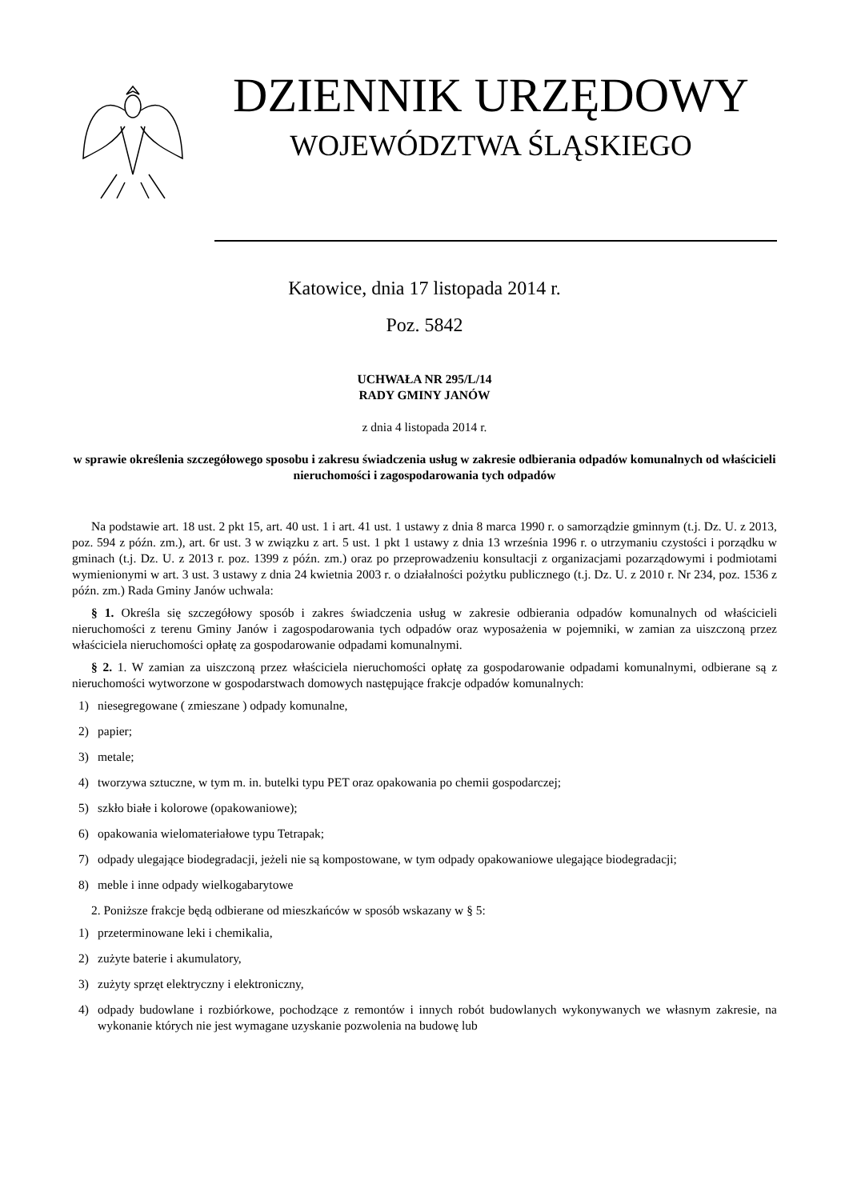DZIENNIK URZĘDOWY
WOJEWÓDZTWA ŚLĄSKIEGO
Katowice, dnia 17 listopada 2014 r.
Poz. 5842
UCHWAŁA NR 295/L/14
RADY GMINY JANÓW
z dnia 4 listopada 2014 r.
w sprawie określenia szczegółowego sposobu i zakresu świadczenia usług w zakresie odbierania odpadów komunalnych od właścicieli nieruchomości i zagospodarowania tych odpadów
Na podstawie art. 18 ust. 2 pkt 15, art. 40 ust. 1 i art. 41 ust. 1 ustawy z dnia 8 marca 1990 r. o samorządzie gminnym (t.j. Dz. U. z 2013, poz. 594 z późn. zm.), art. 6r ust. 3 w związku z art. 5 ust. 1 pkt 1 ustawy z dnia 13 września 1996 r. o utrzymaniu czystości i porządku w gminach (t.j. Dz. U. z 2013 r. poz. 1399 z późn. zm.) oraz po przeprowadzeniu konsultacji z organizacjami pozarządowymi i podmiotami wymienionymi w art. 3 ust. 3 ustawy z dnia 24 kwietnia 2003 r. o działalności pożytku publicznego (t.j. Dz. U. z 2010 r. Nr 234, poz. 1536 z późn. zm.) Rada Gminy Janów uchwala:
§ 1. Określa się szczegółowy sposób i zakres świadczenia usług w zakresie odbierania odpadów komunalnych od właścicieli nieruchomości z terenu Gminy Janów i zagospodarowania tych odpadów oraz wyposażenia w pojemniki, w zamian za uiszczoną przez właściciela nieruchomości opłatę za gospodarowanie odpadami komunalnymi.
§ 2. 1. W zamian za uiszczoną przez właściciela nieruchomości opłatę za gospodarowanie odpadami komunalnymi, odbierane są z nieruchomości wytworzone w gospodarstwach domowych następujące frakcje odpadów komunalnych:
1) niesegregowane ( zmieszane ) odpady komunalne,
2) papier;
3) metale;
4) tworzywa sztuczne, w tym m. in. butelki typu PET oraz opakowania po chemii gospodarczej;
5) szkło białe i kolorowe (opakowaniowe);
6) opakowania wielomateriałowe typu Tetrapak;
7) odpady ulegające biodegradacji, jeżeli nie są kompostowane, w tym odpady opakowaniowe ulegające biodegradacji;
8) meble i inne odpady wielkogabarytowe
2. Poniższe frakcje będą odbierane od mieszkańców w sposób wskazany w § 5:
1) przeterminowane leki i chemikalia,
2) zużyte baterie i akumulatory,
3) zużyty sprzęt elektryczny i elektroniczny,
4) odpady budowlane i rozbiórkowe, pochodzące z remontów i innych robót budowlanych wykonywanych we własnym zakresie, na wykonanie których nie jest wymagane uzyskanie pozwolenia na budowę lub